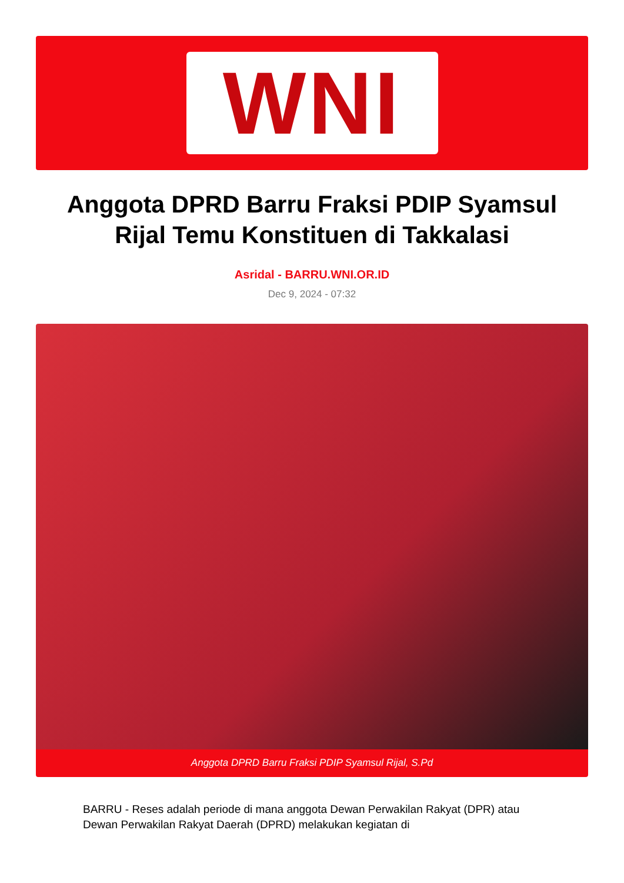WNI
Anggota DPRD Barru Fraksi PDIP Syamsul Rijal Temu Konstituen di Takkalasi
Asridal - BARRU.WNI.OR.ID
Dec 9, 2024 - 07:32
Anggota DPRD Barru Fraksi PDIP Syamsul Rijal, S.Pd
BARRU - Reses adalah periode di mana anggota Dewan Perwakilan Rakyat (DPR) atau Dewan Perwakilan Rakyat Daerah (DPRD) melakukan kegiatan di